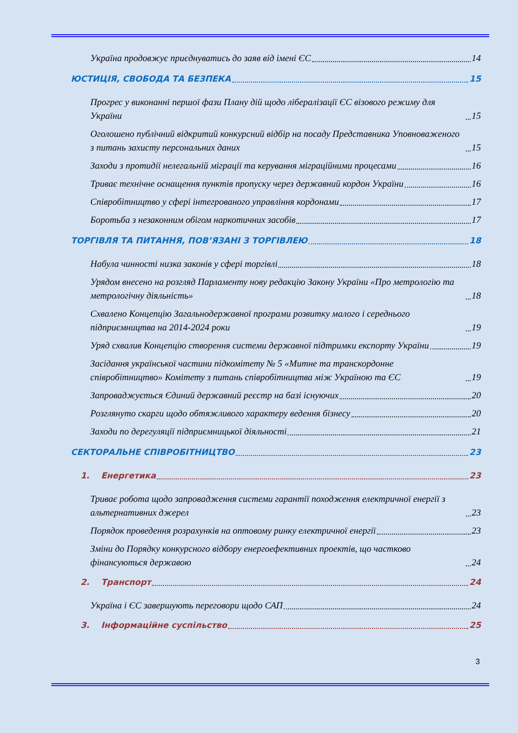Україна продовжує приєднуватись до заяв від імені ЄС 14
ЮСТИЦІЯ, СВОБОДА ТА БЕЗПЕКА 15
Прогрес у виконанні першої фази Плану дій щодо лібералізації ЄС візового режиму для України 15
Оголошено публічний відкритий конкурсний відбір на посаду Представника Уповноваженого з питань захисту персональних даних 15
Заходи з протидії нелегальній міграції та керування міграційними процесами 16
Триває технічне оснащення пунктів пропуску через державний кордон України 16
Співробітництво у сфері інтегрованого управління кордонами 17
Боротьба з незаконним обігом наркотичних засобів 17
ТОРГІВЛЯ ТА ПИТАННЯ, ПОВ’ЯЗАНІ З ТОРГІВЛЕЮ 18
Набула чинності низка законів у сфері торгівлі 18
Урядом внесено на розгляд Парламенту нову редакцію Закону України «Про метрологію та метрологічну діяльність» 18
Схвалено Концепцію Загальнодержавної програми розвитку малого і середнього підприємництва на 2014-2024 роки 19
Уряд схвалив Концепцію створення системи державної підтримки експорту України 19
Засідання української частини підкомітету № 5 «Митне та транскордонне співробітництво» Комітету з питань співробітництва між Україною та ЄС 19
Запроваджується Єдиний державний реєстр на базі існуючих 20
Розглянуто скарги щодо обтяжливого характеру ведення бізнесу 20
Заходи по дерегуляції підприємницької діяльності 21
СЕКТОРАЛЬНЕ СПІВРОБІТНИЦТВО 23
1. Енергетика 23
Триває робота щодо запровадження системи гарантії походження електричної енергії з альтернативних джерел 23
Порядок проведення розрахунків на оптовому ринку електричної енергії 23
Зміни до Порядку конкурсного відбору енергоефективних проектів, що частково фінансуються державою 24
2. Транспорт 24
Україна і ЄС завершують переговори щодо САП 24
3. Інформаційне суспільство 25
3